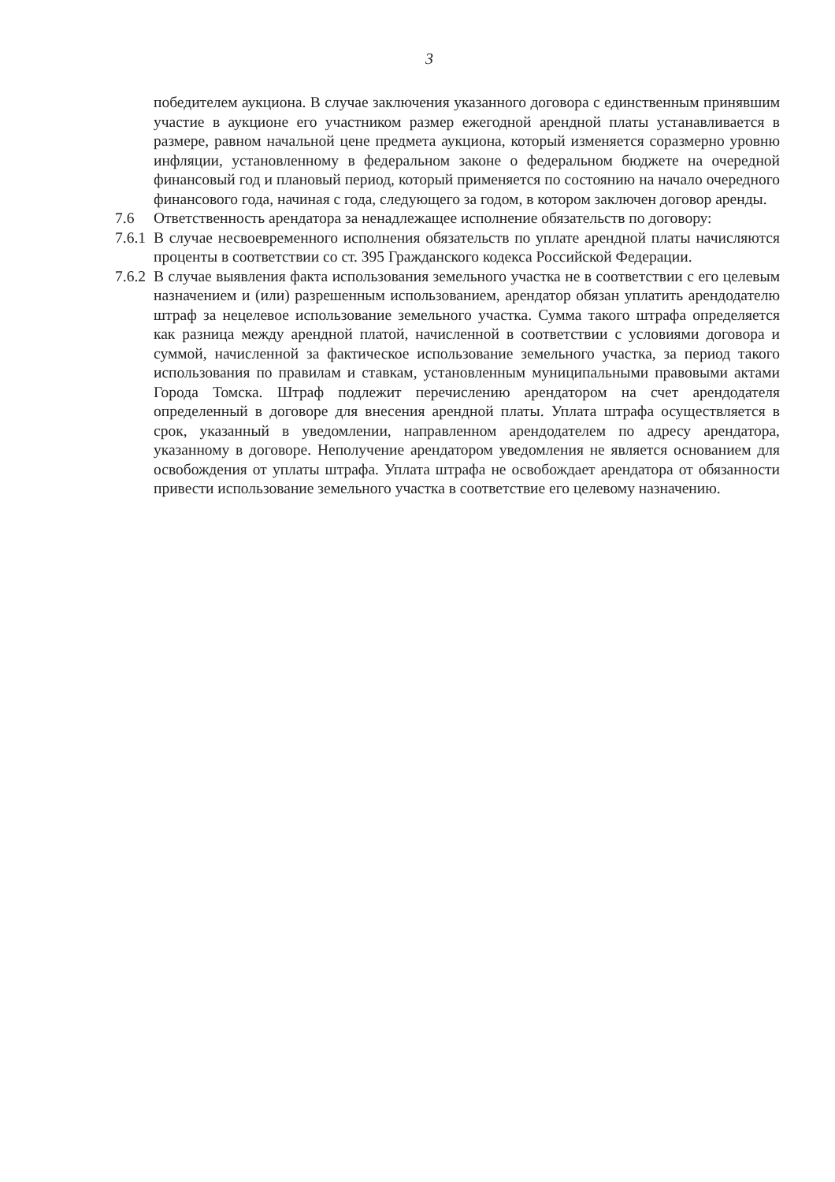3
победителем аукциона. В случае заключения указанного договора с единственным принявшим участие в аукционе его участником размер ежегодной арендной платы устанавливается в размере, равном начальной цене предмета аукциона, который изменяется соразмерно уровню инфляции, установленному в федеральном законе о федеральном бюджете на очередной финансовый год и плановый период, который применяется по состоянию на начало очередного финансового года, начиная с года, следующего за годом, в котором заключен договор аренды.
7.6 Ответственность арендатора за ненадлежащее исполнение обязательств по договору:
7.6.1
В случае несвоевременного исполнения обязательств по уплате арендной платы начисляются проценты в соответствии со ст. 395 Гражданского кодекса Российской Федерации.
7.6.2
В случае выявления факта использования земельного участка не в соответствии с его целевым назначением и (или) разрешенным использованием, арендатор обязан уплатить арендодателю штраф за нецелевое использование земельного участка. Сумма такого штрафа определяется как разница между арендной платой, начисленной в соответствии с условиями договора и суммой, начисленной за фактическое использование земельного участка, за период такого использования по правилам и ставкам, установленным муниципальными правовыми актами Города Томска. Штраф подлежит перечислению арендатором на счет арендодателя определенный в договоре для внесения арендной платы. Уплата штрафа осуществляется в срок, указанный в уведомлении, направленном арендодателем по адресу арендатора, указанному в договоре. Неполучение арендатором уведомления не является основанием для освобождения от уплаты штрафа. Уплата штрафа не освобождает арендатора от обязанности привести использование земельного участка в соответствие его целевому назначению.